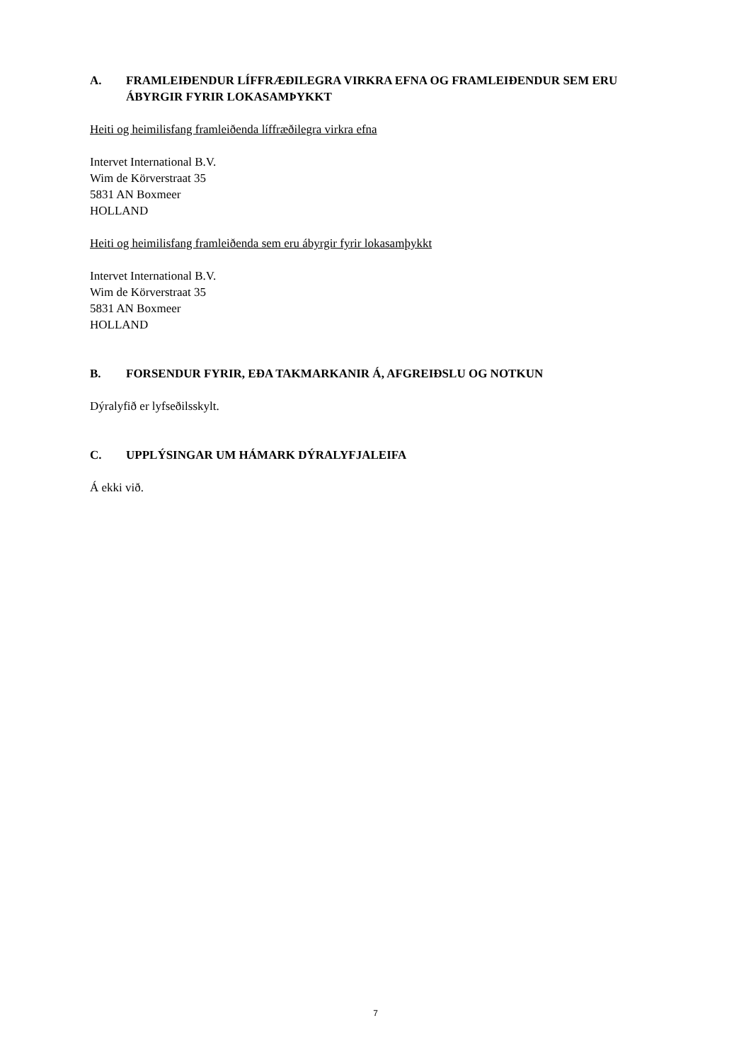A. FRAMLEIÐENDUR LÍFFRÆÐILEGRA VIRKRA EFNA OG FRAMLEIÐENDUR SEM ERU ÁBYRGIR FYRIR LOKASAMÞYKKT
Heiti og heimilisfang framleiðenda líffræðilegra virkra efna
Intervet International B.V.
Wim de Körverstraat 35
5831 AN Boxmeer
HOLLAND
Heiti og heimilisfang framleiðenda sem eru ábyrgir fyrir lokasamþykkt
Intervet International B.V.
Wim de Körverstraat 35
5831 AN Boxmeer
HOLLAND
B. FORSENDUR FYRIR, EÐA TAKMARKANIR Á, AFGREIÐSLU OG NOTKUN
Dýralyfið er lyfseðilsskylt.
C. UPPLÝSINGAR UM HÁMARK DÝRALYFJALEIFA
Á ekki við.
7